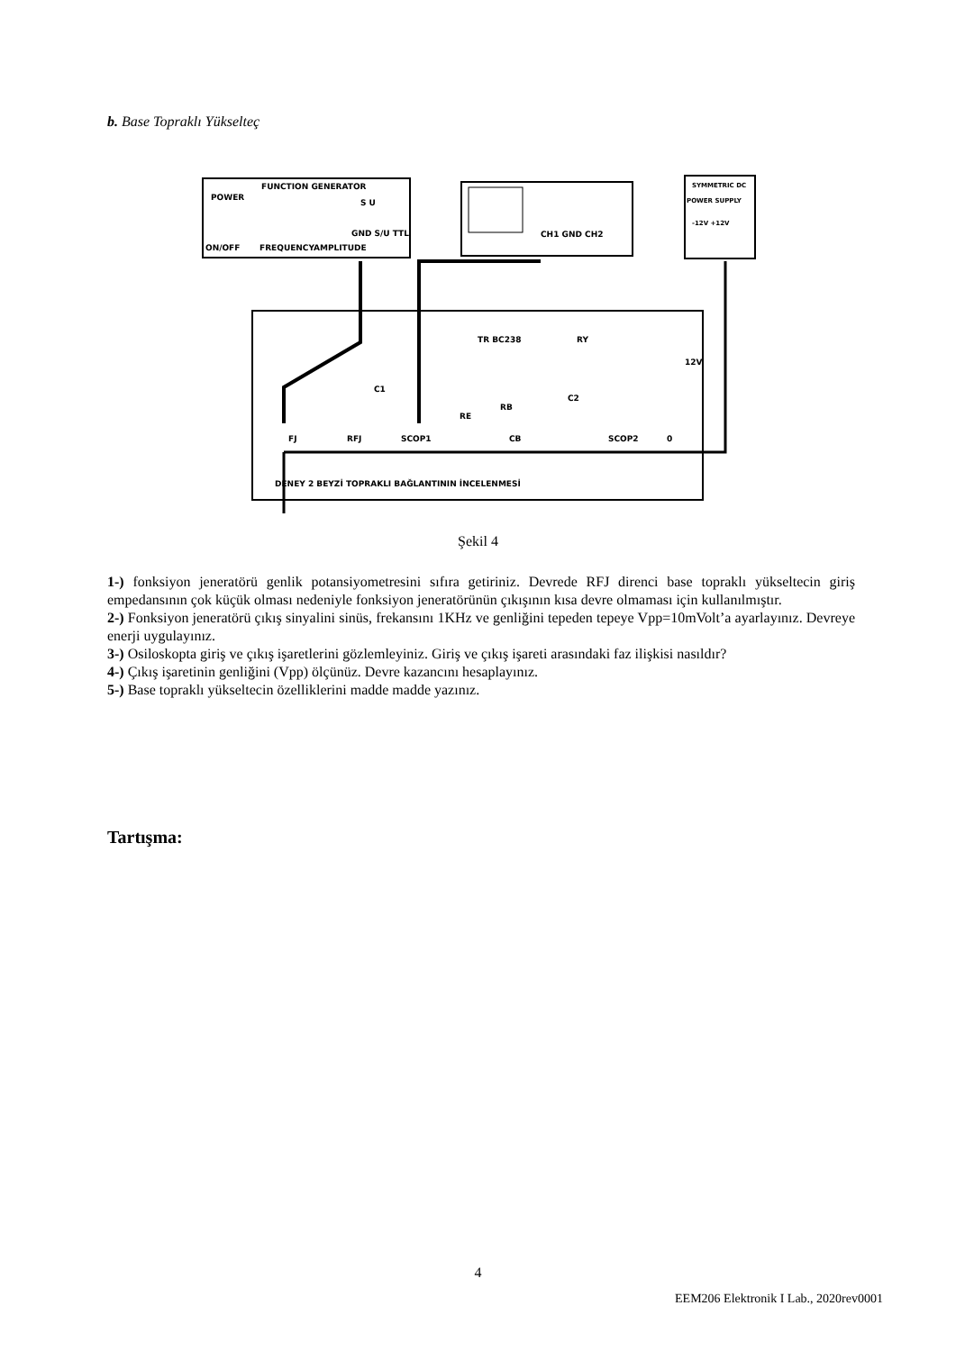b. Base Topraklı Yükselteç
FUNCTION GENERATOR
POWER
ON/OFF
FREQUENCY
AMPLITUDE
GND S/U TTL
S U
CH1 GND CH2
SYMMETRIC DC
POWER SUPPLY
-12V +12V
TR BC238
RY
C1
RE
RB
C2
CB
12V
FJ
RFJ
SCOP1
SCOP2
0
DENEY 2 BEYZİ TOPRAKLI BAĞLANTININ İNCELENMESİ
Şekil 4
1-) fonksiyon jeneratörü genlik potansiyometresini sıfıra getiriniz. Devrede RFJ direnci base topraklı yükseltecin giriş empedansının çok küçük olması nedeniyle fonksiyon jeneratörünün çıkışının kısa devre olmaması için kullanılmıştır.
2-) Fonksiyon jeneratörü çıkış sinyalini sinüs, frekansını 1KHz ve genliğini tepeden tepeye Vpp=10mVolt’a ayarlayınız. Devreye enerji uygulayınız.
3-) Osiloskopta giriş ve çıkış işaretlerini gözlemleyiniz. Giriş ve çıkış işareti arasındaki faz ilişkisi nasıldır?
4-) Çıkış işaretinin genliğini (Vpp) ölçünüz. Devre kazancını hesaplayınız.
5-) Base topraklı yükseltecin özelliklerini madde madde yazınız.
Tartışma:
4
EEM206 Elektronik I Lab., 2020rev0001